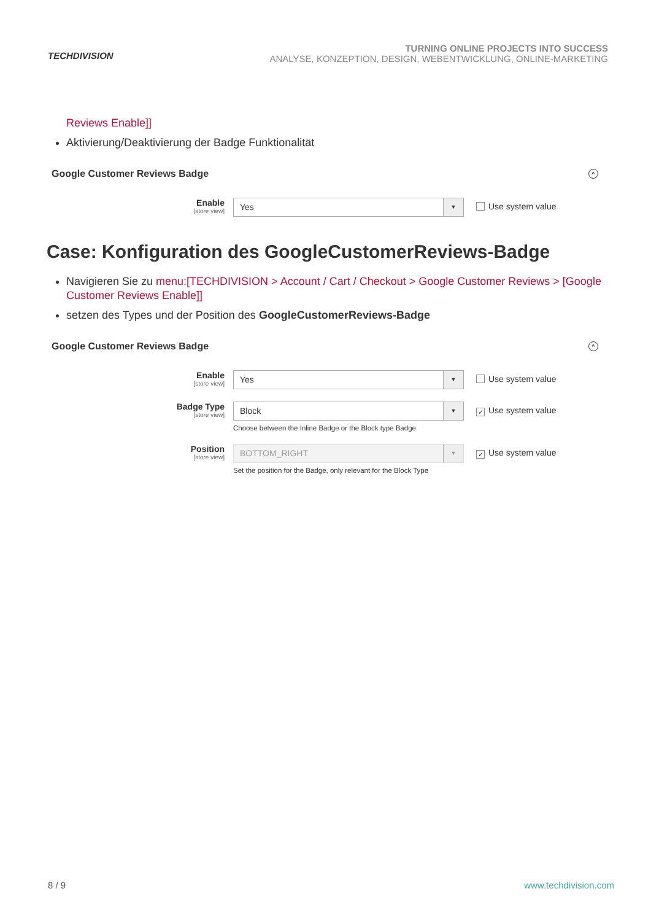TECHDIVISION
TURNING ONLINE PROJECTS INTO SUCCESS
ANALYSE, KONZEPTION, DESIGN, WEBENTWICKLUNG, ONLINE-MARKETING
Reviews Enable]]
Aktivierung/Deaktivierung der Badge Funktionalität
Google Customer Reviews Badge ^
Enable
[store view]
Yes
▼
Use system value
Case: Konfiguration des GoogleCustomerReviews-Badge
Navigieren Sie zu menu:[TECHDIVISION > Account / Cart / Checkout > Google Customer Reviews > [Google Customer Reviews Enable]]
setzen des Types und der Position des GoogleCustomerReviews-Badge
Google Customer Reviews Badge ^
Enable
[store view]
Yes
▼
Use system value
Badge Type
[store view]
Block
▼
Choose between the Inline Badge or the Block type Badge
✓ Use system value
Position
[store view]
BOTTOM_RIGHT
▼
Set the position for the Badge, only relevant for the Block Type
✓ Use system value
8 / 9 www.techdivision.com